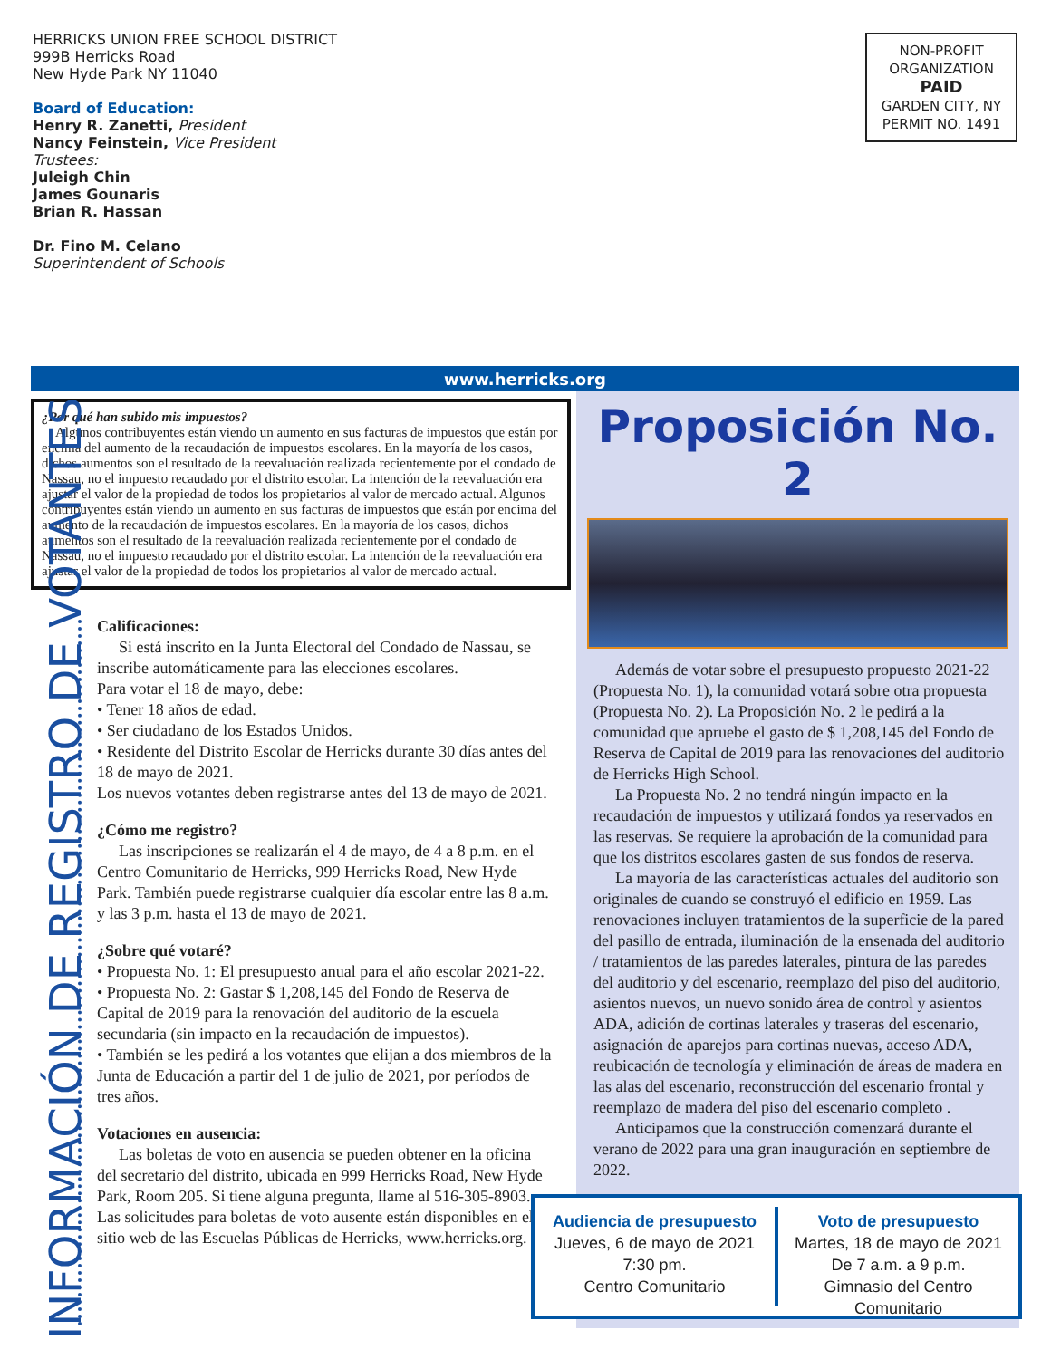HERRICKS UNION FREE SCHOOL DISTRICT
999B Herricks Road
New Hyde Park NY 11040
Board of Education:
Henry R. Zanetti, President
Nancy Feinstein, Vice President
Trustees:
Juleigh Chin
James Gounaris
Brian R. Hassan
Dr. Fino M. Celano
Superintendent of Schools
NON-PROFIT
ORGANIZATION
PAID
GARDEN CITY, NY
PERMIT NO. 1491
www.herricks.org
¿Por qué han subido mis impuestos?
Algunos contribuyentes están viendo un aumento en sus facturas de impuestos que están por encima del aumento de la recaudación de impuestos escolares. En la mayoría de los casos, dichos aumentos son el resultado de la reevaluación realizada recientemente por el condado de Nassau, no el impuesto recaudado por el distrito escolar. La intención de la reevaluación era ajustar el valor de la propiedad de todos los propietarios al valor de mercado actual. Algunos contribuyentes están viendo un aumento en sus facturas de impuestos que están por encima del aumento de la recaudación de impuestos escolares. En la mayoría de los casos, dichos aumentos son el resultado de la reevaluación realizada recientemente por el condado de Nassau, no el impuesto recaudado por el distrito escolar. La intención de la reevaluación era ajustar el valor de la propiedad de todos los propietarios al valor de mercado actual.
INFORMACIÓN DE REGISTRO DE VOTANTES
Calificaciones:
Si está inscrito en la Junta Electoral del Condado de Nassau, se inscribe automáticamente para las elecciones escolares.
Para votar el 18 de mayo, debe:
• Tener 18 años de edad.
• Ser ciudadano de los Estados Unidos.
• Residente del Distrito Escolar de Herricks durante 30 días antes del 18 de mayo de 2021.
Los nuevos votantes deben registrarse antes del 13 de mayo de 2021.
¿Cómo me registro?
Las inscripciones se realizarán el 4 de mayo, de 4 a 8 p.m. en el Centro Comunitario de Herricks, 999 Herricks Road, New Hyde Park. También puede registrarse cualquier día escolar entre las 8 a.m. y las 3 p.m. hasta el 13 de mayo de 2021.
¿Sobre qué votaré?
• Propuesta No. 1: El presupuesto anual para el año escolar 2021-22.
• Propuesta No. 2: Gastar $ 1,208,145 del Fondo de Reserva de Capital de 2019 para la renovación del auditorio de la escuela secundaria (sin impacto en la recaudación de impuestos).
• También se les pedirá a los votantes que elijan a dos miembros de la Junta de Educación a partir del 1 de julio de 2021, por períodos de tres años.
Votaciones en ausencia:
Las boletas de voto en ausencia se pueden obtener en la oficina del secretario del distrito, ubicada en 999 Herricks Road, New Hyde Park, Room 205. Si tiene alguna pregunta, llame al 516-305-8903. Las solicitudes para boletas de voto ausente están disponibles en el sitio web de las Escuelas Públicas de Herricks, www.herricks.org.
Proposición No. 2
Además de votar sobre el presupuesto propuesto 2021-22 (Propuesta No. 1), la comunidad votará sobre otra propuesta (Propuesta No. 2). La Proposición No. 2 le pedirá a la comunidad que apruebe el gasto de $ 1,208,145 del Fondo de Reserva de Capital de 2019 para las renovaciones del auditorio de Herricks High School.
La Propuesta No. 2 no tendrá ningún impacto en la recaudación de impuestos y utilizará fondos ya reservados en las reservas. Se requiere la aprobación de la comunidad para que los distritos escolares gasten de sus fondos de reserva.
La mayoría de las características actuales del auditorio son originales de cuando se construyó el edificio en 1959. Las renovaciones incluyen tratamientos de la superficie de la pared del pasillo de entrada, iluminación de la ensenada del auditorio / tratamientos de las paredes laterales, pintura de las paredes del auditorio y del escenario, reemplazo del piso del auditorio, asientos nuevos, un nuevo sonido área de control y asientos ADA, adición de cortinas laterales y traseras del escenario, asignación de aparejos para cortinas nuevas, acceso ADA, reubicación de tecnología y eliminación de áreas de madera en las alas del escenario, reconstrucción del escenario frontal y reemplazo de madera del piso del escenario completo .
Anticipamos que la construcción comenzará durante el verano de 2022 para una gran inauguración en septiembre de 2022.
Audiencia de presupuesto
Jueves, 6 de mayo de 2021
7:30 pm.
Centro Comunitario
Voto de presupuesto
Martes, 18 de mayo de 2021
De 7 a.m. a 9 p.m.
Gimnasio del Centro Comunitario